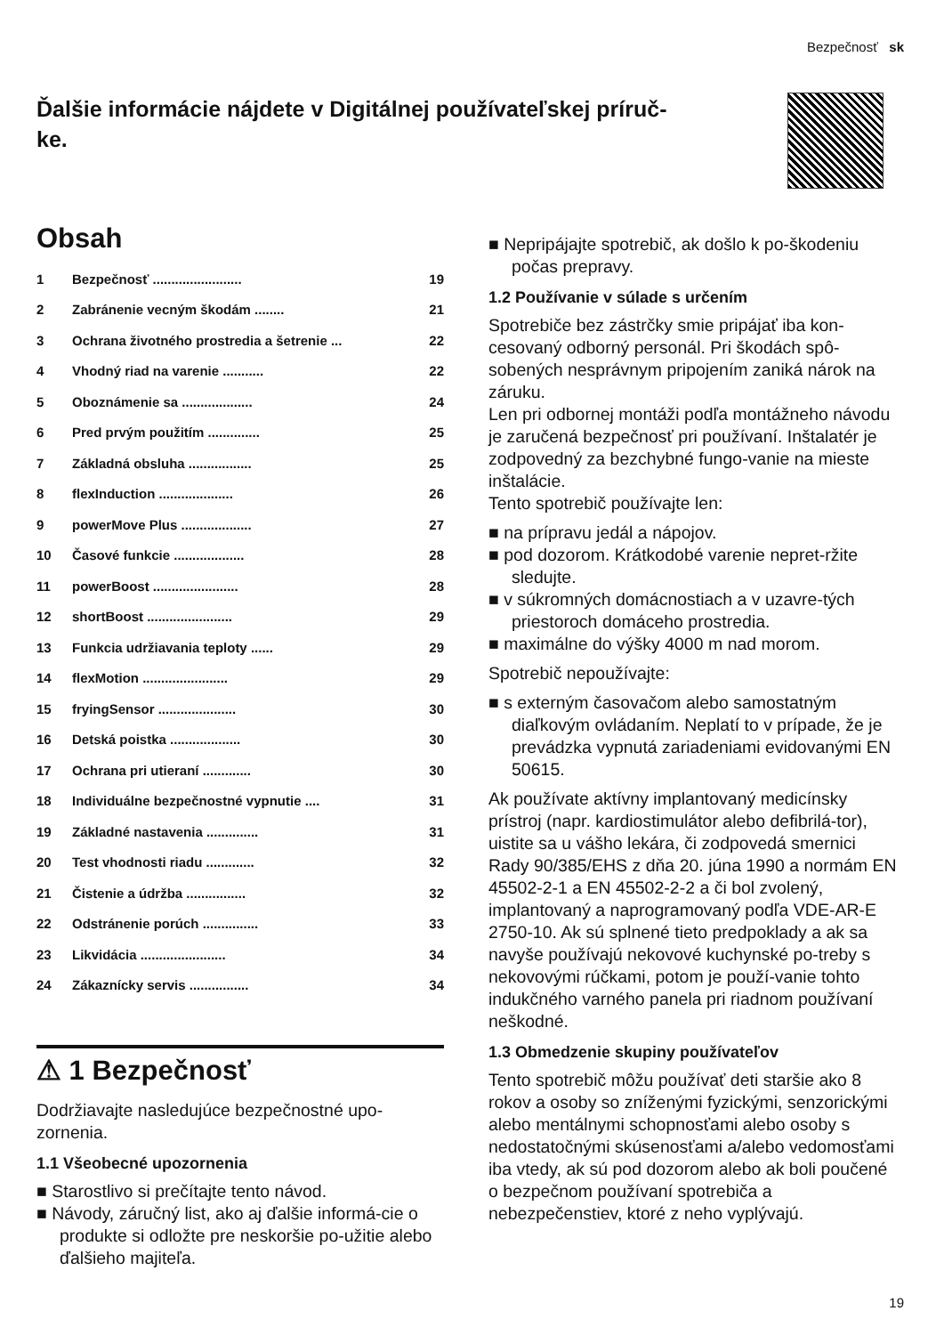Bezpečnosť sk
Ďalšie informácie nájdete v Digitálnej používateľskej príruč-
ke.
Obsah
1 Bezpečnosť ........................ 19
2 Zabránenie vecným škodám ........ 21
3 Ochrana životného prostredia a šetrenie ... 22
4 Vhodný riad na varenie ........... 22
5 Oboznámenie sa ................... 24
6 Pred prvým použitím .............. 25
7 Základná obsluha ................. 25
8 flexInduction .................... 26
9 powerMove Plus ................... 27
10 Časové funkcie ................... 28
11 powerBoost ....................... 28
12 shortBoost ....................... 29
13 Funkcia udržiavania teploty ...... 29
14 flexMotion ....................... 29
15 fryingSensor ..................... 30
16 Detská poistka ................... 30
17 Ochrana pri utieraní ............. 30
18 Individuálne bezpečnostné vypnutie .... 31
19 Základné nastavenia .............. 31
20 Test vhodnosti riadu ............. 32
21 Čistenie a údržba ................ 32
22 Odstránenie porúch ............... 33
23 Likvidácia ....................... 34
24 Zákaznícky servis ................ 34
⚠ 1 Bezpečnosť
Dodržiavajte nasledujúce bezpečnostné upo-zornenia.
1.1 Všeobecné upozornenia
■ Starostlivo si prečítajte tento návod.
■ Návody, záručný list, ako aj ďalšie informá-cie o produkte si odložte pre neskoršie po-užitie alebo ďalšieho majiteľa.
■ Nepripájajte spotrebič, ak došlo k po-škodeniu počas prepravy.
1.2 Používanie v súlade s určením
Spotrebiče bez zástrčky smie pripájať iba kon-cesovaný odborný personál. Pri škodách spô-sobených nesprávnym pripojením zaniká nárok na záruku.
Len pri odbornej montáži podľa montážneho návodu je zaručená bezpečnosť pri používaní. Inštalatér je zodpovedný za bezchybné fungo-vanie na mieste inštalácie.
Tento spotrebič používajte len:
■ na prípravu jedál a nápojov.
■ pod dozorom. Krátkodobé varenie nepret-ržite sledujte.
■ v súkromných domácnostiach a v uzavre-tých priestoroch domáceho prostredia.
■ maximálne do výšky 4000 m nad morom.
Spotrebič nepoužívajte:
■ s externým časovačom alebo samostatným diaľkovým ovládaním. Neplatí to v prípade, že je prevádzka vypnutá zariadeniami evidovanými EN 50615.
Ak používate aktívny implantovaný medicínsky prístroj (napr. kardiostimulátor alebo defibrilá-tor), uistite sa u vášho lekára, či zodpovedá smernici Rady 90/385/EHS z dňa 20. júna 1990 a normám EN 45502-2-1 a EN 45502-2-2 a či bol zvolený, implantovaný a naprogramovaný podľa VDE-AR-E 2750-10. Ak sú splnené tieto predpoklady a ak sa navyše používajú nekovové kuchynské po-treby s nekovovými rúčkami, potom je použí-vanie tohto indukčného varného panela pri riadnom používaní neškodné.
1.3 Obmedzenie skupiny používateľov
Tento spotrebič môžu používať deti staršie ako 8 rokov a osoby so zníženými fyzickými, senzorickými alebo mentálnymi schopnosťami alebo osoby s nedostatočnými skúsenosťami a/alebo vedomosťami iba vtedy, ak sú pod dozorom alebo ak boli poučené o bezpečnom používaní spotrebiča a nebezpečenstiev, ktoré z neho vyplývajú.
19